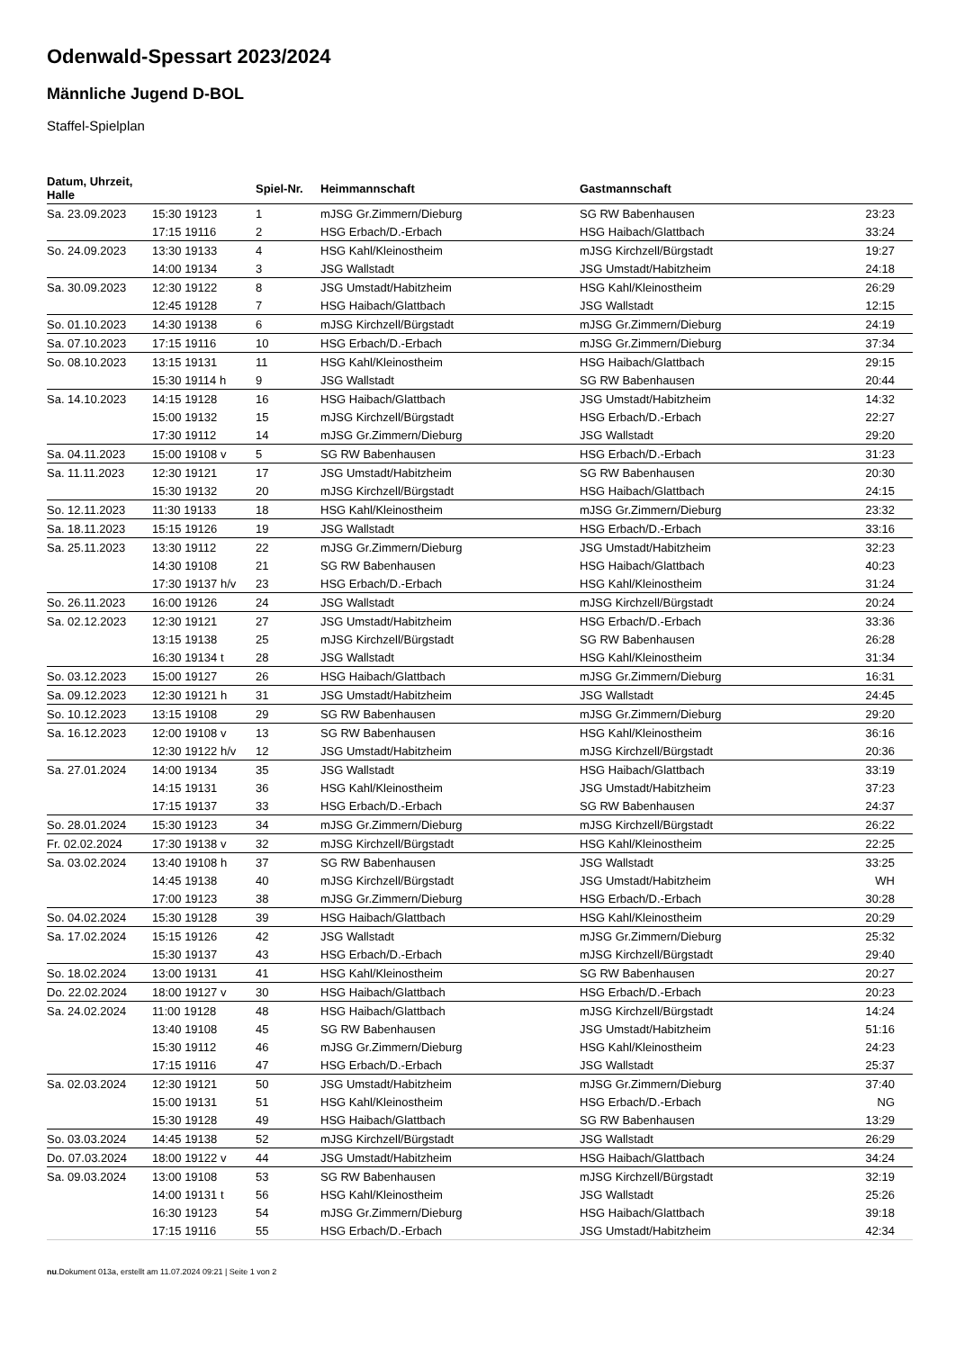Odenwald-Spessart 2023/2024
Männliche Jugend D-BOL
Staffel-Spielplan
| Datum, Uhrzeit, Halle | | Spiel-Nr. | Heimmannschaft | Gastmannschaft | |
| --- | --- | --- | --- | --- | --- |
| Sa. 23.09.2023 | 15:30 19123 | 1 | mJSG Gr.Zimmern/Dieburg | SG RW Babenhausen | 23:23 |
| | 17:15 19116 | 2 | HSG Erbach/D.-Erbach | HSG Haibach/Glattbach | 33:24 |
| So. 24.09.2023 | 13:30 19133 | 4 | HSG Kahl/Kleinostheim | mJSG Kirchzell/Bürgstadt | 19:27 |
| | 14:00 19134 | 3 | JSG Wallstadt | JSG Umstadt/Habitzheim | 24:18 |
| Sa. 30.09.2023 | 12:30 19122 | 8 | JSG Umstadt/Habitzheim | HSG Kahl/Kleinostheim | 26:29 |
| | 12:45 19128 | 7 | HSG Haibach/Glattbach | JSG Wallstadt | 12:15 |
| So. 01.10.2023 | 14:30 19138 | 6 | mJSG Kirchzell/Bürgstadt | mJSG Gr.Zimmern/Dieburg | 24:19 |
| Sa. 07.10.2023 | 17:15 19116 | 10 | HSG Erbach/D.-Erbach | mJSG Gr.Zimmern/Dieburg | 37:34 |
| So. 08.10.2023 | 13:15 19131 | 11 | HSG Kahl/Kleinostheim | HSG Haibach/Glattbach | 29:15 |
| | 15:30 19114 h | 9 | JSG Wallstadt | SG RW Babenhausen | 20:44 |
| Sa. 14.10.2023 | 14:15 19128 | 16 | HSG Haibach/Glattbach | JSG Umstadt/Habitzheim | 14:32 |
| | 15:00 19132 | 15 | mJSG Kirchzell/Bürgstadt | HSG Erbach/D.-Erbach | 22:27 |
| | 17:30 19112 | 14 | mJSG Gr.Zimmern/Dieburg | JSG Wallstadt | 29:20 |
| Sa. 04.11.2023 | 15:00 19108 v | 5 | SG RW Babenhausen | HSG Erbach/D.-Erbach | 31:23 |
| Sa. 11.11.2023 | 12:30 19121 | 17 | JSG Umstadt/Habitzheim | SG RW Babenhausen | 20:30 |
| | 15:30 19132 | 20 | mJSG Kirchzell/Bürgstadt | HSG Haibach/Glattbach | 24:15 |
| So. 12.11.2023 | 11:30 19133 | 18 | HSG Kahl/Kleinostheim | mJSG Gr.Zimmern/Dieburg | 23:32 |
| Sa. 18.11.2023 | 15:15 19126 | 19 | JSG Wallstadt | HSG Erbach/D.-Erbach | 33:16 |
| Sa. 25.11.2023 | 13:30 19112 | 22 | mJSG Gr.Zimmern/Dieburg | JSG Umstadt/Habitzheim | 32:23 |
| | 14:30 19108 | 21 | SG RW Babenhausen | HSG Haibach/Glattbach | 40:23 |
| | 17:30 19137 h/v | 23 | HSG Erbach/D.-Erbach | HSG Kahl/Kleinostheim | 31:24 |
| So. 26.11.2023 | 16:00 19126 | 24 | JSG Wallstadt | mJSG Kirchzell/Bürgstadt | 20:24 |
| Sa. 02.12.2023 | 12:30 19121 | 27 | JSG Umstadt/Habitzheim | HSG Erbach/D.-Erbach | 33:36 |
| | 13:15 19138 | 25 | mJSG Kirchzell/Bürgstadt | SG RW Babenhausen | 26:28 |
| | 16:30 19134 t | 28 | JSG Wallstadt | HSG Kahl/Kleinostheim | 31:34 |
| So. 03.12.2023 | 15:00 19127 | 26 | HSG Haibach/Glattbach | mJSG Gr.Zimmern/Dieburg | 16:31 |
| Sa. 09.12.2023 | 12:30 19121 h | 31 | JSG Umstadt/Habitzheim | JSG Wallstadt | 24:45 |
| So. 10.12.2023 | 13:15 19108 | 29 | SG RW Babenhausen | mJSG Gr.Zimmern/Dieburg | 29:20 |
| Sa. 16.12.2023 | 12:00 19108 v | 13 | SG RW Babenhausen | HSG Kahl/Kleinostheim | 36:16 |
| | 12:30 19122 h/v | 12 | JSG Umstadt/Habitzheim | mJSG Kirchzell/Bürgstadt | 20:36 |
| Sa. 27.01.2024 | 14:00 19134 | 35 | JSG Wallstadt | HSG Haibach/Glattbach | 33:19 |
| | 14:15 19131 | 36 | HSG Kahl/Kleinostheim | JSG Umstadt/Habitzheim | 37:23 |
| | 17:15 19137 | 33 | HSG Erbach/D.-Erbach | SG RW Babenhausen | 24:37 |
| So. 28.01.2024 | 15:30 19123 | 34 | mJSG Gr.Zimmern/Dieburg | mJSG Kirchzell/Bürgstadt | 26:22 |
| Fr. 02.02.2024 | 17:30 19138 v | 32 | mJSG Kirchzell/Bürgstadt | HSG Kahl/Kleinostheim | 22:25 |
| Sa. 03.02.2024 | 13:40 19108 h | 37 | SG RW Babenhausen | JSG Wallstadt | 33:25 |
| | 14:45 19138 | 40 | mJSG Kirchzell/Bürgstadt | JSG Umstadt/Habitzheim | WH |
| | 17:00 19123 | 38 | mJSG Gr.Zimmern/Dieburg | HSG Erbach/D.-Erbach | 30:28 |
| So. 04.02.2024 | 15:30 19128 | 39 | HSG Haibach/Glattbach | HSG Kahl/Kleinostheim | 20:29 |
| Sa. 17.02.2024 | 15:15 19126 | 42 | JSG Wallstadt | mJSG Gr.Zimmern/Dieburg | 25:32 |
| | 15:30 19137 | 43 | HSG Erbach/D.-Erbach | mJSG Kirchzell/Bürgstadt | 29:40 |
| So. 18.02.2024 | 13:00 19131 | 41 | HSG Kahl/Kleinostheim | SG RW Babenhausen | 20:27 |
| Do. 22.02.2024 | 18:00 19127 v | 30 | HSG Haibach/Glattbach | HSG Erbach/D.-Erbach | 20:23 |
| Sa. 24.02.2024 | 11:00 19128 | 48 | HSG Haibach/Glattbach | mJSG Kirchzell/Bürgstadt | 14:24 |
| | 13:40 19108 | 45 | SG RW Babenhausen | JSG Umstadt/Habitzheim | 51:16 |
| | 15:30 19112 | 46 | mJSG Gr.Zimmern/Dieburg | HSG Kahl/Kleinostheim | 24:23 |
| | 17:15 19116 | 47 | HSG Erbach/D.-Erbach | JSG Wallstadt | 25:37 |
| Sa. 02.03.2024 | 12:30 19121 | 50 | JSG Umstadt/Habitzheim | mJSG Gr.Zimmern/Dieburg | 37:40 |
| | 15:00 19131 | 51 | HSG Kahl/Kleinostheim | HSG Erbach/D.-Erbach | NG |
| | 15:30 19128 | 49 | HSG Haibach/Glattbach | SG RW Babenhausen | 13:29 |
| So. 03.03.2024 | 14:45 19138 | 52 | mJSG Kirchzell/Bürgstadt | JSG Wallstadt | 26:29 |
| Do. 07.03.2024 | 18:00 19122 v | 44 | JSG Umstadt/Habitzheim | HSG Haibach/Glattbach | 34:24 |
| Sa. 09.03.2024 | 13:00 19108 | 53 | SG RW Babenhausen | mJSG Kirchzell/Bürgstadt | 32:19 |
| | 14:00 19131 t | 56 | HSG Kahl/Kleinostheim | JSG Wallstadt | 25:26 |
| | 16:30 19123 | 54 | mJSG Gr.Zimmern/Dieburg | HSG Haibach/Glattbach | 39:18 |
| | 17:15 19116 | 55 | HSG Erbach/D.-Erbach | JSG Umstadt/Habitzheim | 42:34 |
nu.Dokument 013a, erstellt am 11.07.2024 09:21 | Seite 1 von 2